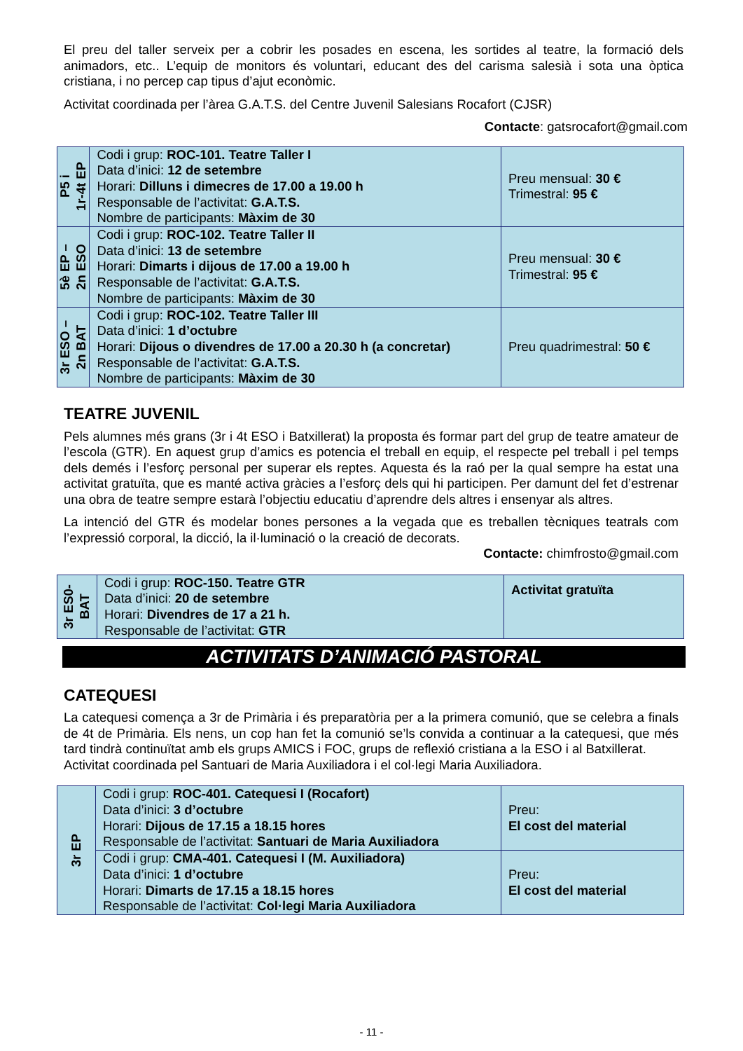El preu del taller serveix per a cobrir les posades en escena, les sortides al teatre, la formació dels animadors, etc.. L’equip de monitors és voluntari, educant des del carisma salesià i sota una òptica cristiana, i no percep cap tipus d’ajut econòmic.
Activitat coordinada per l’àrea G.A.T.S. del Centre Juvenil Salesians Rocafort (CJSR)
Contacte: gatsrocafort@gmail.com
| P5 i 1r-4t EP | Codi i grup: ROC-101. Teatre Taller I Data d’inici: 12 de setembre Horari: Dilluns i dimecres de 17.00 a 19.00 h Responsable de l’activitat: G.A.T.S. Nombre de participants: Màxim de 30 | Preu mensual: 30 € Trimestral: 95 € |
| 5è EP – 2n ESO | Codi i grup: ROC-102. Teatre Taller II Data d’inici: 13 de setembre Horari: Dimarts i dijous de 17.00 a 19.00 h Responsable de l’activitat: G.A.T.S. Nombre de participants: Màxim de 30 | Preu mensual: 30 € Trimestral: 95 € |
| 3r ESO – 2n BAT | Codi i grup: ROC-102. Teatre Taller III Data d’inici: 1 d’octubre Horari: Dijous o divendres de 17.00 a 20.30 h (a concretar) Responsable de l’activitat: G.A.T.S. Nombre de participants: Màxim de 30 | Preu quadrimestral: 50 € |
TEATRE JUVENIL
Pels alumnes més grans (3r i 4t ESO i Batxillerat) la proposta és formar part del grup de teatre amateur de l’escola (GTR). En aquest grup d’amics es potencia el treball en equip, el respecte pel treball i pel temps dels demés i l’esforç personal per superar els reptes. Aquesta és la raó per la qual sempre ha estat una activitat gratuïta, que es manté activa gràcies a l’esforç dels qui hi participen. Per damunt del fet d’estrenar una obra de teatre sempre estarà l’objectiu educatiu d’aprendre dels altres i ensenyar als altres.
La intenció del GTR és modelar bones persones a la vegada que es treballen tècniques teatrals com l’expressió corporal, la dicció, la il·luminació o la creació de decorats.
Contacte: chimfrosto@gmail.com
| 3r ES0- BAT | Codi i grup: ROC-150. Teatre GTR Data d’inici: 20 de setembre Horari: Divendres de 17 a 21 h. Responsable de l’activitat: GTR | Activitat gratuïta |
ACTIVITATS D’ANIMACIÓ PASTORAL
CATEQUESI
La catequesi comença a 3r de Primària i és preparatòria per a la primera comunió, que se celebra a finals de 4t de Primària. Els nens, un cop han fet la comunió se’ls convida a continuar a la catequesi, que més tard tindrà continuïtat amb els grups AMICS i FOC, grups de reflexió cristiana a la ESO i al Batxillerat.
Activitat coordinada pel Santuari de Maria Auxiliadora i el col·legi Maria Auxiliadora.
| 3r EP | Codi i grup: ROC-401. Catequesi I (Rocafort) Data d’inici: 3 d’octubre Horari: Dijous de 17.15 a 18.15 hores Responsable de l’activitat: Santuari de Maria Auxiliadora | Preu: El cost del material |
| | Codi i grup: CMA-401. Catequesi I (M. Auxiliadora) Data d’inici: 1 d’octubre Horari: Dimarts de 17.15 a 18.15 hores Responsable de l’activitat: Col·legi Maria Auxiliadora | Preu: El cost del material |
- 11 -